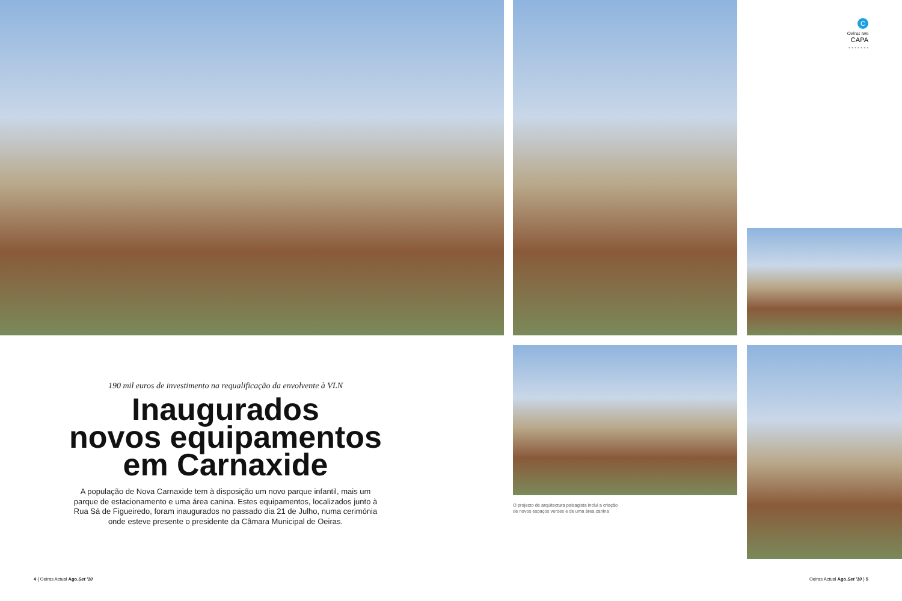C
Oeiras tem
CAPA
• • • • • • •
190 mil euros de investimento na requalificação da envolvente à VLN
Inaugurados
novos equipamentos
em Carnaxide
A população de Nova Carnaxide tem à disposição um novo parque infantil, mais um parque de estacionamento e uma área canina. Estes equipamentos, localizados junto à Rua Sá de Figueiredo, foram inaugurados no passado dia 21 de Julho, numa cerimónia onde esteve presente o presidente da Câmara Municipal de Oeiras.
O projecto de arquitectura paisagista inclui a criação
de novos espaços verdes e de uma área canina
4 { Oeiras Actual Ago.Set '10 Oeiras Actual Ago.Set '10 } 5